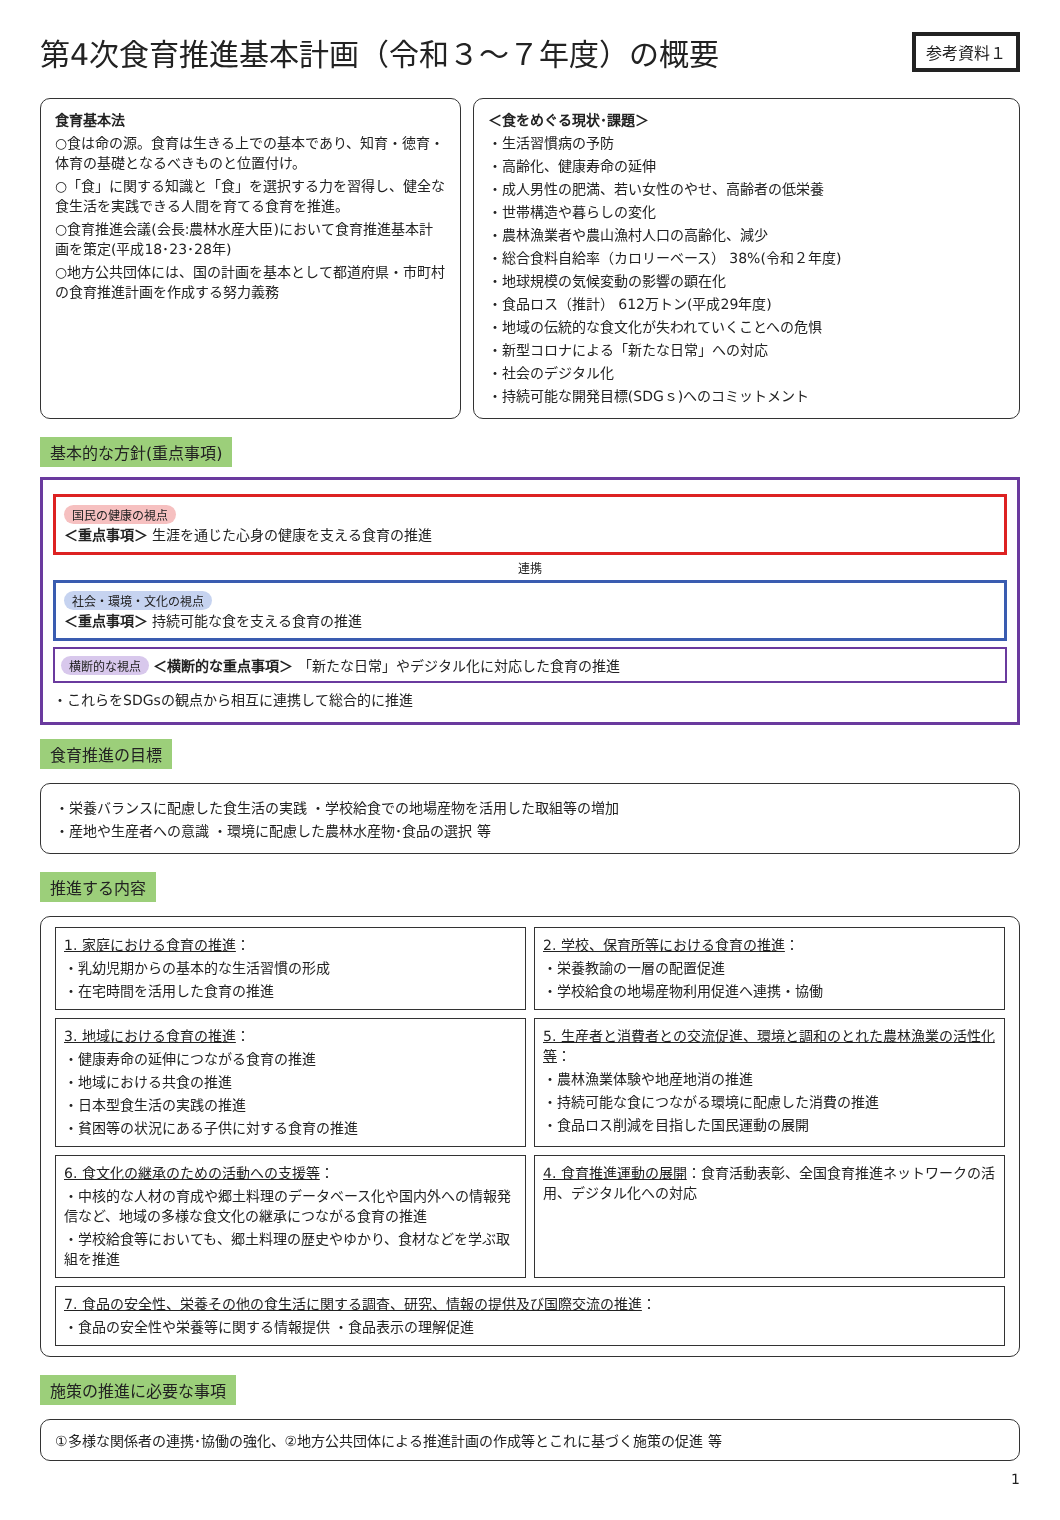第4次食育推進基本計画（令和３～７年度）の概要
参考資料１
食育基本法
○食は命の源。食育は生きる上での基本であり、知育・徳育・体育の基礎となるべきものと位置付け。
○「食」に関する知識と「食」を選択する力を習得し、健全な食生活を実践できる人間を育てる食育を推進。
○食育推進会議(会長:農林水産大臣)において食育推進基本計画を策定(平成18･23･28年)
○地方公共団体には、国の計画を基本として都道府県・市町村の食育推進計画を作成する努力義務
＜食をめぐる現状･課題＞
・生活習慣病の予防
・高齢化、健康寿命の延伸
・成人男性の肥満、若い女性のやせ、高齢者の低栄養
・世帯構造や暮らしの変化
・農林漁業者や農山漁村人口の高齢化、減少
・総合食料自給率（カロリーベース） 38%(令和２年度)
・地球規模の気候変動の影響の顕在化
・食品ロス（推計） 612万トン(平成29年度)
・地域の伝統的な食文化が失われていくことへの危惧
・新型コロナによる「新たな日常」への対応
・社会のデジタル化
・持続可能な開発目標(SDGｓ)へのコミットメント
基本的な方針(重点事項)
国民の健康の視点
＜重点事項＞ 生涯を通じた心身の健康を支える食育の推進
連携
社会・環境・文化の視点
＜重点事項＞ 持続可能な食を支える食育の推進
横断的な視点 ＜横断的な重点事項＞ 「新たな日常」やデジタル化に対応した食育の推進
・これらをSDGsの観点から相互に連携して総合的に推進
食育推進の目標
・栄養バランスに配慮した食生活の実践 ・学校給食での地場産物を活用した取組等の増加
・産地や生産者への意識 ・環境に配慮した農林水産物･食品の選択 等
推進する内容
1. 家庭における食育の推進：
・乳幼児期からの基本的な生活習慣の形成
・在宅時間を活用した食育の推進
2. 学校、保育所等における食育の推進：
・栄養教諭の一層の配置促進
・学校給食の地場産物利用促進へ連携・協働
3. 地域における食育の推進：
・健康寿命の延伸につながる食育の推進
・地域における共食の推進
・日本型食生活の実践の推進
・貧困等の状況にある子供に対する食育の推進
5. 生産者と消費者との交流促進、環境と調和のとれた農林漁業の活性化等：
・農林漁業体験や地産地消の推進
・持続可能な食につながる環境に配慮した消費の推進
・食品ロス削減を目指した国民運動の展開
6. 食文化の継承のための活動への支援等：
・中核的な人材の育成や郷土料理のデータベース化や国内外への情報発信など、地域の多様な食文化の継承につながる食育の推進
・学校給食等においても、郷土料理の歴史やゆかり、食材などを学ぶ取組を推進
4. 食育推進運動の展開：食育活動表彰、全国食育推進ネットワークの活用、デジタル化への対応
7. 食品の安全性、栄養その他の食生活に関する調査、研究、情報の提供及び国際交流の推進：
・食品の安全性や栄養等に関する情報提供 ・食品表示の理解促進
施策の推進に必要な事項
①多様な関係者の連携･協働の強化、②地方公共団体による推進計画の作成等とこれに基づく施策の促進 等
1